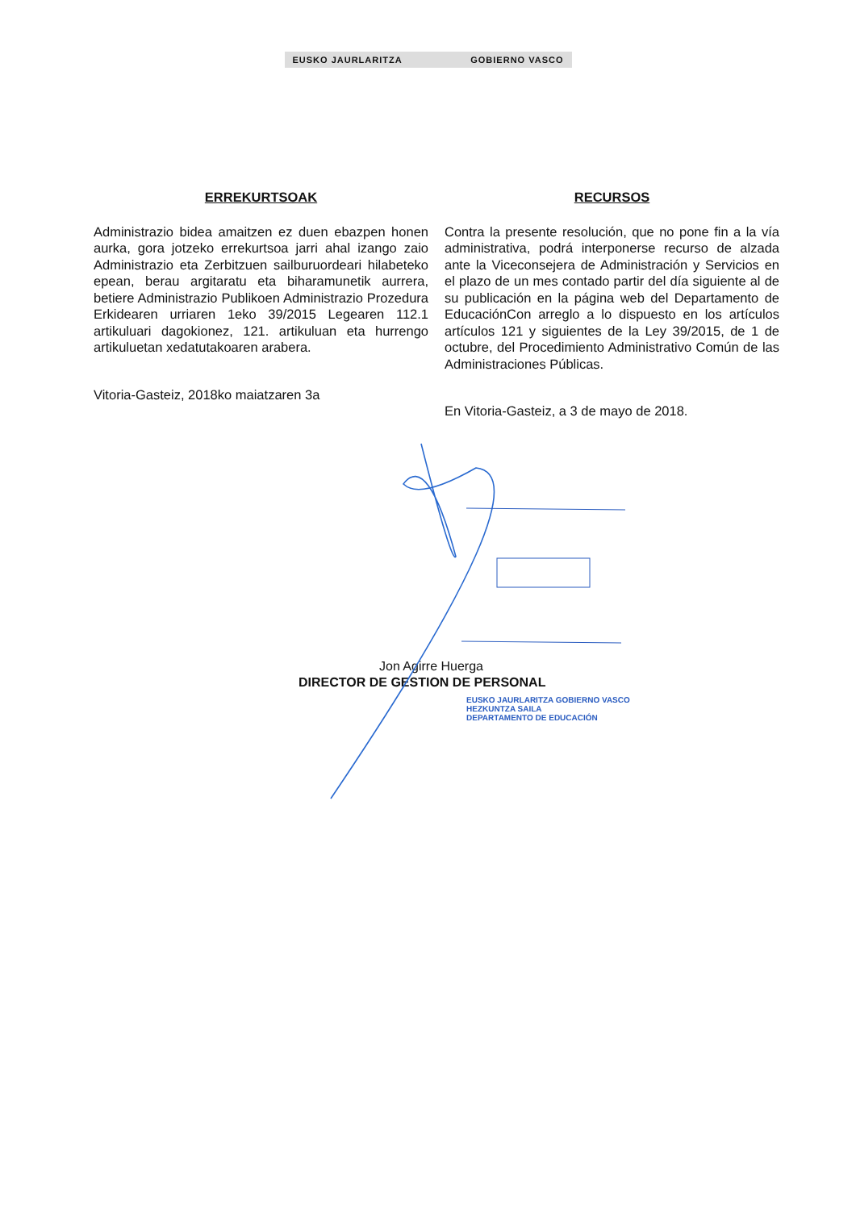EUSKO JAURLARITZA GOBIERNO VASCO
ERREKURTSOAK
Administrazio bidea amaitzen ez duen ebazpen honen aurka, gora jotzeko errekurtsoa jarri ahal izango zaio Administrazio eta Zerbitzuen sailburuordeari hilabeteko epean, berau argitaratu eta biharamunetik aurrera, betiere Administrazio Publikoen Administrazio Prozedura Erkidearen urriaren 1eko 39/2015 Legearen 112.1 artikuluari dagokionez, 121. artikuluan eta hurrengo artikuluetan xedatutakoaren arabera.
Vitoria-Gasteiz, 2018ko maiatzaren 3a
RECURSOS
Contra la presente resolución, que no pone fin a la vía administrativa, podrá interponerse recurso de alzada ante la Viceconsejera de Administración y Servicios en el plazo de un mes contado partir del día siguiente al de su publicación en la página web del Departamento de EducaciónCon arreglo a lo dispuesto en los artículos artículos 121 y siguientes de la Ley 39/2015, de 1 de octubre, del Procedimiento Administrativo Común de las Administraciones Públicas.
En Vitoria-Gasteiz, a 3 de mayo de 2018.
Jon Agirre Huerga
DIRECTOR DE GESTION DE PERSONAL
EUSKO JAURLARITZA GOBIERNO VASCO
HEZKUNTZA SAILA
DEPARTAMENTO DE EDUCACIÓN